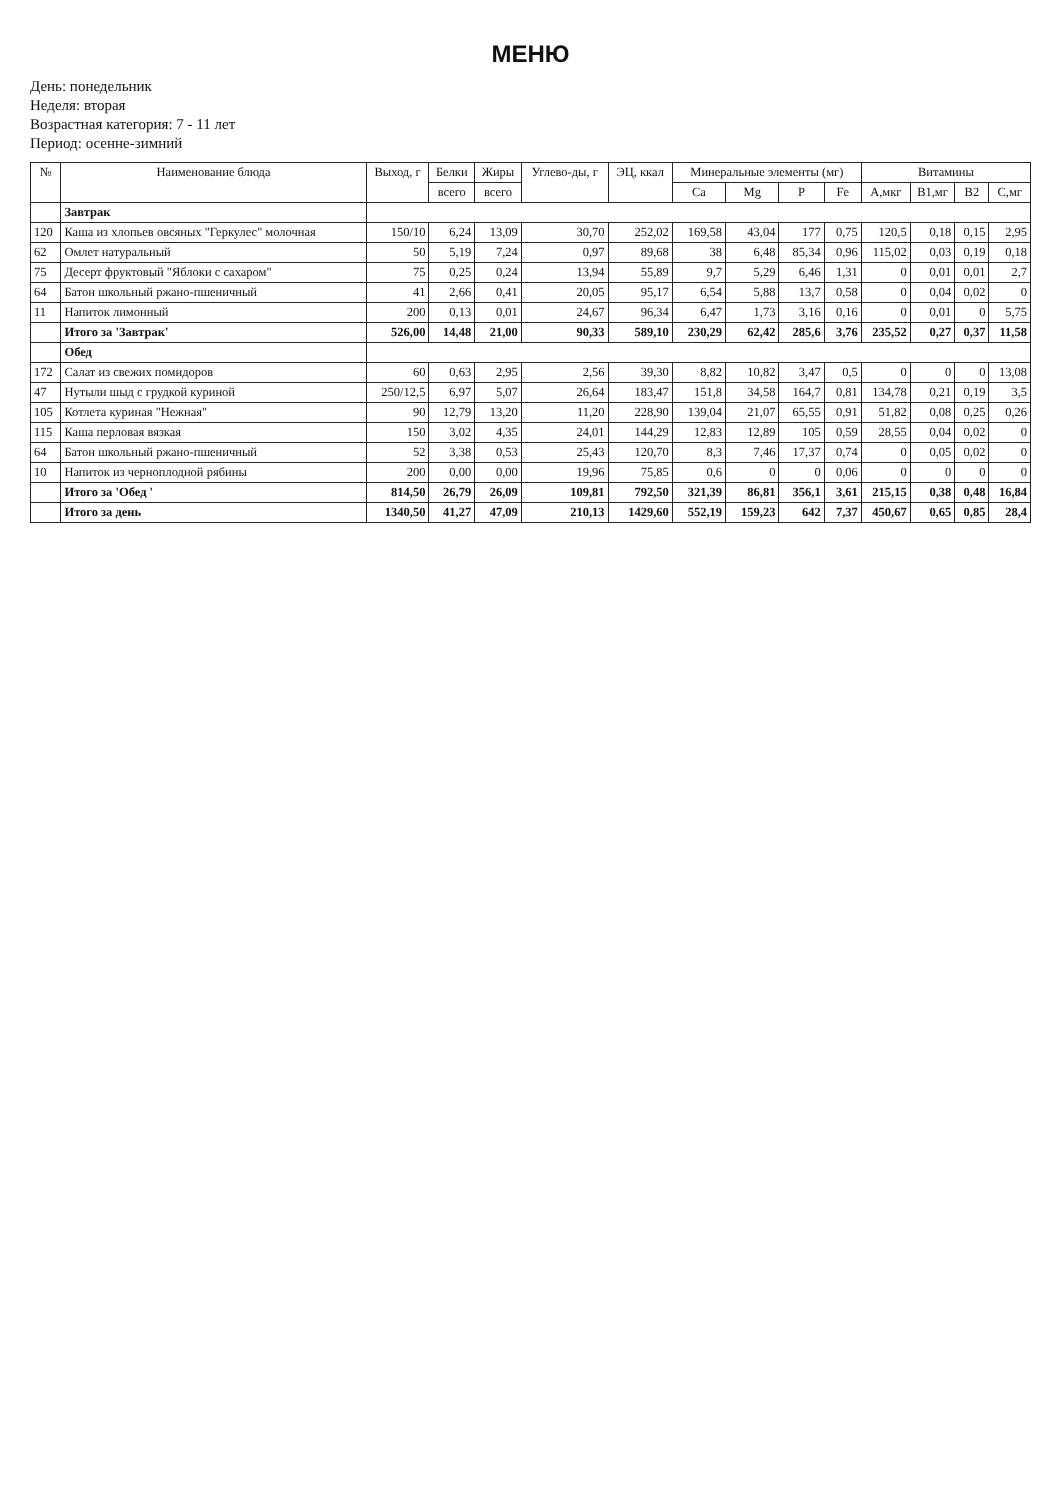МЕНЮ
День: понедельник
Неделя: вторая
Возрастная категория: 7 - 11 лет
Период: осенне-зимний
| № | Наименование блюда | Выход, г | Белки | Жиры | Углево-ды, г | ЭЦ, ккал | Минеральные элементы (мг) | | | | Витамины | | | |
| --- | --- | --- | --- | --- | --- | --- | --- | --- | --- | --- | --- | --- | --- | --- |
| | | | всего | всего | | | Ca | Mg | P | Fe | A,мкг | B1,мг | B2 | C,мг |
| | Завтрак | | | | | | | | | | | | | |
| 120 | Каша из хлопьев овсяных "Геркулес" молочная | 150/10 | 6,24 | 13,09 | 30,70 | 252,02 | 169,58 | 43,04 | 177 | 0,75 | 120,5 | 0,18 | 0,15 | 2,95 |
| 62 | Омлет натуральный | 50 | 5,19 | 7,24 | 0,97 | 89,68 | 38 | 6,48 | 85,34 | 0,96 | 115,02 | 0,03 | 0,19 | 0,18 |
| 75 | Десерт фруктовый "Яблоки с сахаром" | 75 | 0,25 | 0,24 | 13,94 | 55,89 | 9,7 | 5,29 | 6,46 | 1,31 | 0 | 0,01 | 0,01 | 2,7 |
| 64 | Батон школьный ржано-пшеничный | 41 | 2,66 | 0,41 | 20,05 | 95,17 | 6,54 | 5,88 | 13,7 | 0,58 | 0 | 0,04 | 0,02 | 0 |
| 11 | Напиток лимонный | 200 | 0,13 | 0,01 | 24,67 | 96,34 | 6,47 | 1,73 | 3,16 | 0,16 | 0 | 0,01 | 0 | 5,75 |
| | Итого за 'Завтрак' | 526,00 | 14,48 | 21,00 | 90,33 | 589,10 | 230,29 | 62,42 | 285,6 | 3,76 | 235,52 | 0,27 | 0,37 | 11,58 |
| | Обед | | | | | | | | | | | | | |
| 172 | Салат из свежих помидоров | 60 | 0,63 | 2,95 | 2,56 | 39,30 | 8,82 | 10,82 | 3,47 | 0,5 | 0 | 0 | 0 | 13,08 |
| 47 | Нутыли шыд с грудкой куриной | 250/12,5 | 6,97 | 5,07 | 26,64 | 183,47 | 151,8 | 34,58 | 164,7 | 0,81 | 134,78 | 0,21 | 0,19 | 3,5 |
| 105 | Котлета куриная "Нежная" | 90 | 12,79 | 13,20 | 11,20 | 228,90 | 139,04 | 21,07 | 65,55 | 0,91 | 51,82 | 0,08 | 0,25 | 0,26 |
| 115 | Каша перловая вязкая | 150 | 3,02 | 4,35 | 24,01 | 144,29 | 12,83 | 12,89 | 105 | 0,59 | 28,55 | 0,04 | 0,02 | 0 |
| 64 | Батон школьный ржано-пшеничный | 52 | 3,38 | 0,53 | 25,43 | 120,70 | 8,3 | 7,46 | 17,37 | 0,74 | 0 | 0,05 | 0,02 | 0 |
| 10 | Напиток из черноплодной рябины | 200 | 0,00 | 0,00 | 19,96 | 75,85 | 0,6 | 0 | 0 | 0,06 | 0 | 0 | 0 | 0 |
| | Итого за 'Обед ' | 814,50 | 26,79 | 26,09 | 109,81 | 792,50 | 321,39 | 86,81 | 356,1 | 3,61 | 215,15 | 0,38 | 0,48 | 16,84 |
| | Итого за день | 1340,50 | 41,27 | 47,09 | 210,13 | 1429,60 | 552,19 | 159,23 | 642 | 7,37 | 450,67 | 0,65 | 0,85 | 28,4 |